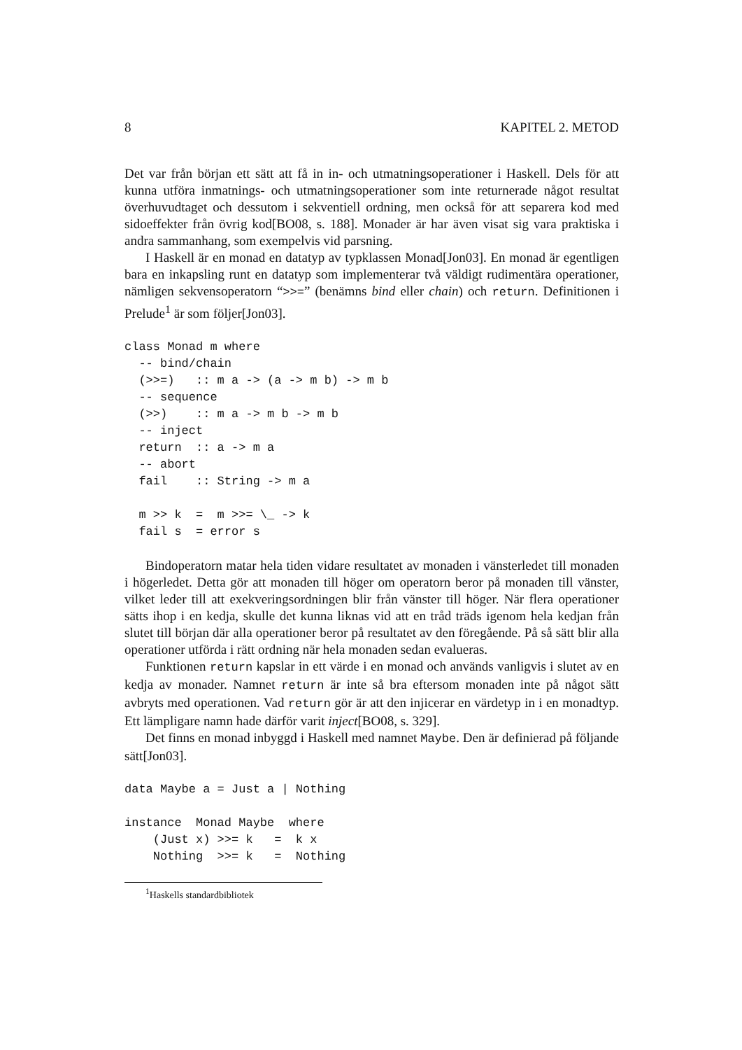8 KAPITEL 2. METOD
Det var från början ett sätt att få in in- och utmatningsoperationer i Haskell. Dels för att kunna utföra inmatnings- och utmatningsoperationer som inte returnerade något resultat överhuvudtaget och dessutom i sekventiell ordning, men också för att separera kod med sidoeffekter från övrig kod[BO08, s. 188]. Monader är har även visat sig vara praktiska i andra sammanhang, som exempelvis vid parsning.
I Haskell är en monad en datatyp av typklassen Monad[Jon03]. En monad är egentligen bara en inkapsling runt en datatyp som implementerar två väldigt rudimentära operationer, nämligen sekvensoperatorn “>>=” (benämns bind eller chain) och return. Definitionen i Prelude<sup>1</sup> är som följer[Jon03].
class Monad m where
  -- bind/chain
  (>>=)   :: m a -> (a -> m b) -> m b
  -- sequence
  (>>)    :: m a -> m b -> m b
  -- inject
  return  :: a -> m a
  -- abort
  fail    :: String -> m a

  m >> k  =  m >>= \_ -> k
  fail s  = error s
Bindoperatorn matar hela tiden vidare resultatet av monaden i vänsterledet till monaden i högerledet. Detta gör att monaden till höger om operatorn beror på monaden till vänster, vilket leder till att exekveringsordningen blir från vänster till höger. När flera operationer sätts ihop i en kedja, skulle det kunna liknas vid att en tråd träds igenom hela kedjan från slutet till början där alla operationer beror på resultatet av den föregående. På så sätt blir alla operationer utförda i rätt ordning när hela monaden sedan evalueras.
Funktionen return kapslar in ett värde i en monad och används vanligvis i slutet av en kedja av monader. Namnet return är inte så bra eftersom monaden inte på något sätt avbryts med operationen. Vad return gör är att den injicerar en värdetyp in i en monadtyp. Ett lämpligare namn hade därför varit inject[BO08, s. 329].
Det finns en monad inbyggd i Haskell med namnet Maybe. Den är definierad på följande sätt[Jon03].
data Maybe a = Just a | Nothing

instance  Monad Maybe  where
    (Just x) >>= k   =  k x
    Nothing  >>= k   =  Nothing
<sup>1</sup> Haskells standardbibliotek